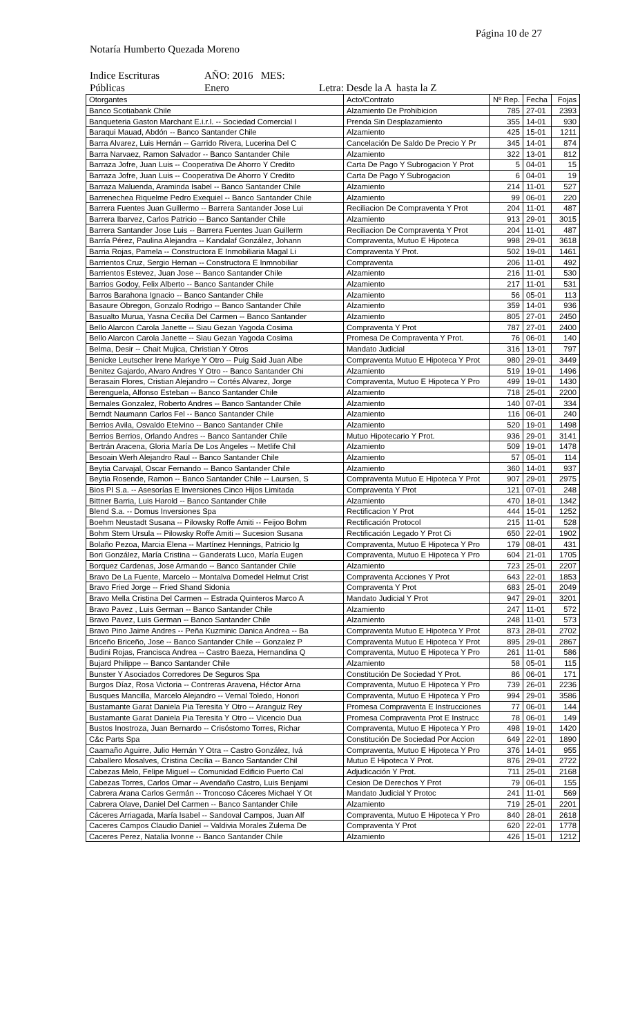Página 10 de 27
Notaría Humberto Quezada Moreno
Indice Escrituras
Públicas
AÑO: 2016 MES:
Enero
Letra: Desde la A hasta la Z
| Otorgantes | Acto/Contrato | Nº Rep. | Fecha | Fojas |
| --- | --- | --- | --- | --- |
| Banco Scotiabank Chile | Alzamiento De Prohibicion | 785 | 27-01 | 2393 |
| Banqueteria Gaston Marchant E.i.r.l. -- Sociedad Comercial I | Prenda Sin Desplazamiento | 355 | 14-01 | 930 |
| Baraqui Mauad, Abdón -- Banco Santander Chile | Alzamiento | 425 | 15-01 | 1211 |
| Barra Alvarez, Luis Hernán -- Garrido Rivera, Lucerina Del C | Cancelación De Saldo De Precio Y Pr | 345 | 14-01 | 874 |
| Barra Narvaez, Ramon Salvador -- Banco Santander Chile | Alzamiento | 322 | 13-01 | 812 |
| Barraza Jofre, Juan Luis -- Cooperativa De Ahorro Y Credito | Carta De Pago Y Subrogacion Y Prot | 5 | 04-01 | 15 |
| Barraza Jofre, Juan Luis -- Cooperativa De Ahorro Y Credito | Carta De Pago Y Subrogacion | 6 | 04-01 | 19 |
| Barraza Maluenda, Araminda Isabel -- Banco Santander Chile | Alzamiento | 214 | 11-01 | 527 |
| Barrenechea Riquelme Pedro Exequiel -- Banco Santander Chile | Alzamiento | 99 | 06-01 | 220 |
| Barrera Fuentes Juan Guillermo -- Barrera Santander Jose Lui | Reciliacion De Compraventa Y Prot | 204 | 11-01 | 487 |
| Barrera Ibarvez, Carlos Patricio -- Banco Santander Chile | Alzamiento | 913 | 29-01 | 3015 |
| Barrera Santander Jose Luis -- Barrera Fuentes Juan Guillerm | Reciliacion De Compraventa Y Prot | 204 | 11-01 | 487 |
| Barría Pérez, Paulina Alejandra -- Kandalaf González, Johann | Compraventa, Mutuo E Hipoteca | 998 | 29-01 | 3618 |
| Barria Rojas, Pamela -- Constructora E Inmobiliaria Magal Li | Compraventa Y Prot. | 502 | 19-01 | 1461 |
| Barrientos Cruz, Sergio Hernan -- Constructora E Inmnobiliar | Compraventa | 206 | 11-01 | 492 |
| Barrientos Estevez, Juan Jose -- Banco Santander Chile | Alzamiento | 216 | 11-01 | 530 |
| Barrios Godoy, Felix Alberto -- Banco Santander Chile | Alzamiento | 217 | 11-01 | 531 |
| Barros Barahona Ignacio -- Banco Santander Chile | Alzamiento | 56 | 05-01 | 113 |
| Basaure Obregon, Gonzalo Rodrigo -- Banco Santander Chile | Alzamiento | 359 | 14-01 | 936 |
| Basualto Murua, Yasna Cecilia Del Carmen -- Banco Santander | Alzamiento | 805 | 27-01 | 2450 |
| Bello Alarcon Carola Janette -- Siau Gezan Yagoda Cosima | Compraventa Y Prot | 787 | 27-01 | 2400 |
| Bello Alarcon Carola Janette -- Siau Gezan Yagoda Cosima | Promesa De Compraventa Y Prot. | 76 | 06-01 | 140 |
| Belma, Desir -- Chait Mujica, Christian Y Otros | Mandato Judicial | 316 | 13-01 | 797 |
| Benicke Leutscher Irene Markye Y Otro -- Puig Said Juan Albe | Compraventa Mutuo E Hipoteca Y Prot | 980 | 29-01 | 3449 |
| Benitez Gajardo, Alvaro Andres Y Otro -- Banco Santander Chi | Alzamiento | 519 | 19-01 | 1496 |
| Berasain Flores, Cristian Alejandro -- Cortés Alvarez, Jorge | Compraventa, Mutuo E Hipoteca Y Pro | 499 | 19-01 | 1430 |
| Berenguela, Alfonso Esteban -- Banco Santander Chile | Alzamiento | 718 | 25-01 | 2200 |
| Bernales Gonzalez, Roberto Andres -- Banco Santander Chile | Alzamiento | 140 | 07-01 | 334 |
| Berndt Naumann Carlos Fel -- Banco Santander Chile | Alzamiento | 116 | 06-01 | 240 |
| Berrios Avila, Osvaldo Etelvino -- Banco Santander Chile | Alzamiento | 520 | 19-01 | 1498 |
| Berrios Berrios, Orlando Andres -- Banco Santander Chile | Mutuo Hipotecario Y Prot. | 936 | 29-01 | 3141 |
| Bertrán Aracena, Gloria María De Los Angeles -- Metlife Chil | Alzamiento | 509 | 19-01 | 1478 |
| Besoain Werh Alejandro Raul -- Banco Santander Chile | Alzamiento | 57 | 05-01 | 114 |
| Beytia Carvajal, Oscar Fernando -- Banco Santander Chile | Alzamiento | 360 | 14-01 | 937 |
| Beytia Rosende, Ramon -- Banco Santander Chile -- Laursen, S | Compraventa Mutuo E Hipoteca Y Prot | 907 | 29-01 | 2975 |
| Bios Pl S.a. -- Asesorías E Inversiones Cinco Hijos Limitada | Compraventa Y Prot | 121 | 07-01 | 248 |
| Bittner Barria, Luis Harold -- Banco Santander Chile | Alzamiento | 470 | 18-01 | 1342 |
| Blend S.a. -- Domus Inversiones Spa | Rectificacion Y Prot | 444 | 15-01 | 1252 |
| Boehm Neustadt Susana -- Pilowsky Roffe Amiti -- Feijoo Bohm | Rectificación Protocol | 215 | 11-01 | 528 |
| Bohm Stern Ursula -- Pilowsky Roffe Amiti -- Sucesion Susana | Rectificación Legado Y Prot Ci | 650 | 22-01 | 1902 |
| Bolaño Pezoa, Marcia Elena -- Martínez Hennings, Patricio Ig | Compraventa, Mutuo E Hipoteca Y Pro | 179 | 08-01 | 431 |
| Bori González, María Cristina -- Ganderats Luco, María Eugen | Compraventa, Mutuo E Hipoteca Y Pro | 604 | 21-01 | 1705 |
| Borquez Cardenas, Jose Armando -- Banco Santander Chile | Alzamiento | 723 | 25-01 | 2207 |
| Bravo De La Fuente, Marcelo -- Montalva Domedel Helmut Crist | Compraventa Acciones Y Prot | 643 | 22-01 | 1853 |
| Bravo Fried Jorge -- Fried Shand Sidonia | Compraventa Y Prot | 683 | 25-01 | 2049 |
| Bravo Mella Cristina Del Carmen -- Estrada Quinteros Marco A | Mandato Judicial Y Prot | 947 | 29-01 | 3201 |
| Bravo Pavez , Luis German -- Banco Santander Chile | Alzamiento | 247 | 11-01 | 572 |
| Bravo Pavez, Luis German -- Banco Santander Chile | Alzamiento | 248 | 11-01 | 573 |
| Bravo Pino Jaime Andres -- Peña Kuzminic Danica Andrea -- Ba | Compraventa Mutuo E Hipoteca Y Prot | 873 | 28-01 | 2702 |
| Briceño Briceño, Jose -- Banco Santander Chile -- Gonzalez P | Compraventa Mutuo E Hipoteca Y Prot | 895 | 29-01 | 2867 |
| Budini Rojas, Francisca Andrea -- Castro Baeza, Hernandina Q | Compraventa, Mutuo E Hipoteca Y Pro | 261 | 11-01 | 586 |
| Bujard Philippe -- Banco Santander Chile | Alzamiento | 58 | 05-01 | 115 |
| Bunster Y Asociados Corredores De Seguros Spa | Constitución De Sociedad Y Prot. | 86 | 06-01 | 171 |
| Burgos Díaz, Rosa Victoria -- Contreras Aravena, Héctor Arna | Compraventa, Mutuo E Hipoteca Y Pro | 739 | 26-01 | 2236 |
| Busques Mancilla, Marcelo Alejandro -- Vernal Toledo, Honori | Compraventa, Mutuo E Hipoteca Y Pro | 994 | 29-01 | 3586 |
| Bustamante Garat Daniela Pia Teresita Y Otro -- Aranguiz Rey | Promesa Compraventa E Instrucciones | 77 | 06-01 | 144 |
| Bustamante Garat Daniela Pia Teresita Y Otro -- Vicencio Dua | Promesa Compraventa Prot E Instrucc | 78 | 06-01 | 149 |
| Bustos Inostroza, Juan Bernardo -- Crisóstomo Torres, Richar | Compraventa, Mutuo E Hipoteca Y Pro | 498 | 19-01 | 1420 |
| C&c Parts Spa | Constitución De Sociedad Por Accion | 649 | 22-01 | 1890 |
| Caamaño Aguirre, Julio Hernán Y Otra -- Castro González, Ivá | Compraventa, Mutuo E Hipoteca Y Pro | 376 | 14-01 | 955 |
| Caballero Mosalves, Cristina Cecilia -- Banco Santander Chil | Mutuo E Hipoteca Y Prot. | 876 | 29-01 | 2722 |
| Cabezas Melo, Felipe Miguel -- Comunidad Edificio Puerto Cal | Adjudicación Y Prot. | 711 | 25-01 | 2168 |
| Cabezas Torres, Carlos Omar -- Avendaño Castro, Luis Benjami | Cesion De Derechos Y Prot | 79 | 06-01 | 155 |
| Cabrera Arana Carlos Germán -- Troncoso Cáceres Michael Y Ot | Mandato Judicial Y Protoc | 241 | 11-01 | 569 |
| Cabrera Olave, Daniel Del Carmen -- Banco Santander Chile | Alzamiento | 719 | 25-01 | 2201 |
| Cáceres Arriagada, María Isabel -- Sandoval Campos, Juan Alf | Compraventa, Mutuo E Hipoteca Y Pro | 840 | 28-01 | 2618 |
| Caceres Campos Claudio Daniel -- Valdivia Morales Zulema De | Compraventa Y Prot | 620 | 22-01 | 1778 |
| Caceres Perez, Natalia Ivonne -- Banco Santander Chile | Alzamiento | 426 | 15-01 | 1212 |